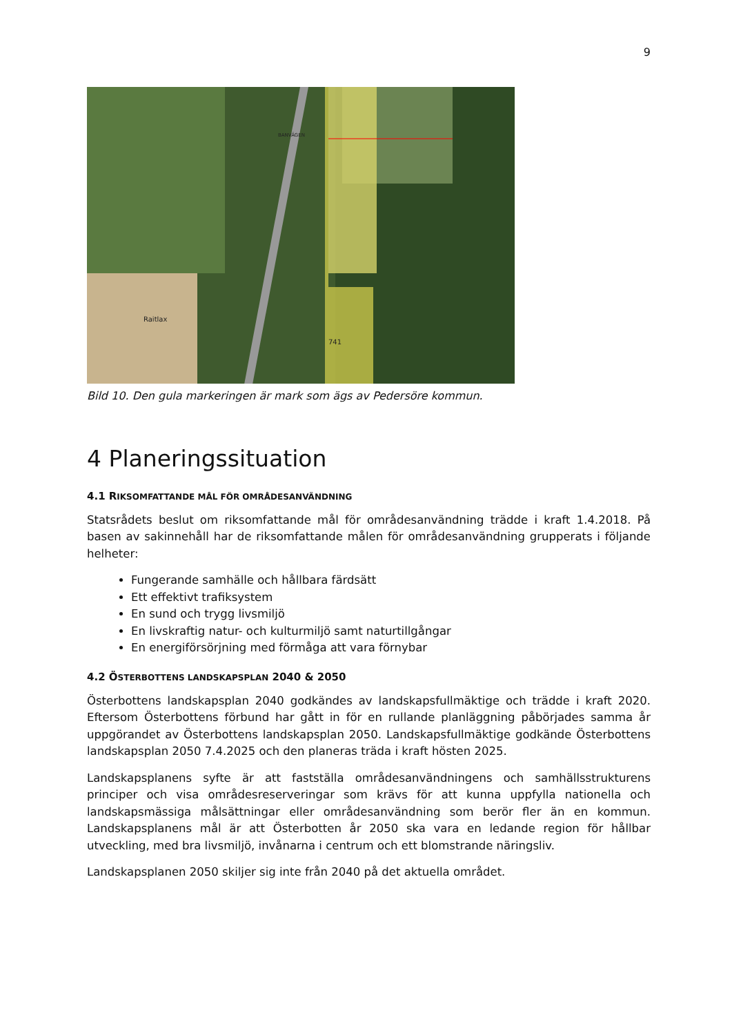9
BANVÄGEN
Raitlax
741
Bild 10. Den gula markeringen är mark som ägs av Pedersöre kommun.
4 Planeringssituation
4.1 RIKSOMFATTANDE MÅL FÖR OMRÅDESANVÄNDNING
Statsrådets beslut om riksomfattande mål för områdesanvändning trädde i kraft 1.4.2018. På basen av sakinnehåll har de riksomfattande målen för områdesanvändning grupperats i följande helheter:
Fungerande samhälle och hållbara färdsätt
Ett effektivt trafiksystem
En sund och trygg livsmiljö
En livskraftig natur- och kulturmiljö samt naturtillgångar
En energiförsörjning med förmåga att vara förnybar
4.2 ÖSTERBOTTENS LANDSKAPSPLAN 2040 & 2050
Österbottens landskapsplan 2040 godkändes av landskapsfullmäktige och trädde i kraft 2020. Eftersom Österbottens förbund har gått in för en rullande planläggning påbörjades samma år uppgörandet av Österbottens landskapsplan 2050. Landskapsfullmäktige godkände Österbottens landskapsplan 2050 7.4.2025 och den planeras träda i kraft hösten 2025.
Landskapsplanens syfte är att fastställa områdesanvändningens och samhällsstrukturens principer och visa områdesreserveringar som krävs för att kunna uppfylla nationella och landskapsmässiga målsättningar eller områdesanvändning som berör fler än en kommun. Landskapsplanens mål är att Österbotten år 2050 ska vara en ledande region för hållbar utveckling, med bra livsmiljö, invånarna i centrum och ett blomstrande näringsliv.
Landskapsplanen 2050 skiljer sig inte från 2040 på det aktuella området.